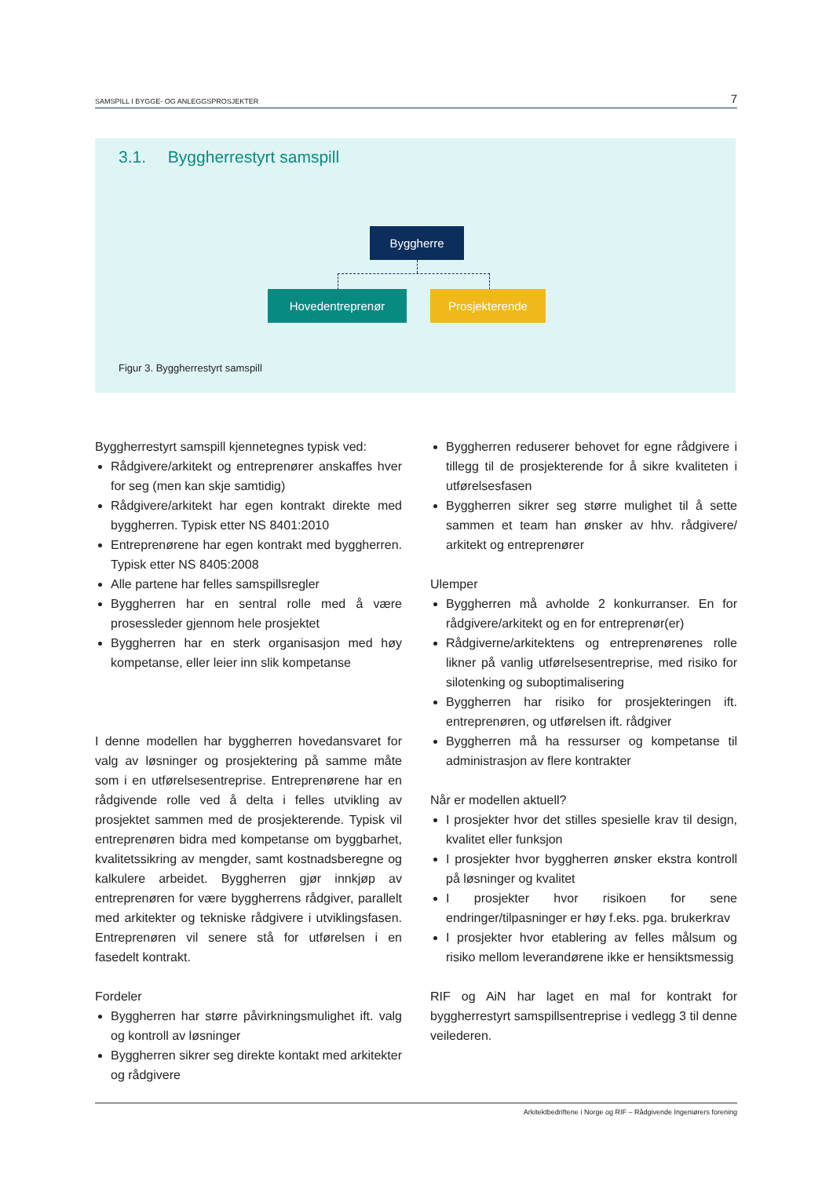SAMSPILL I BYGGE- OG ANLEGGSPROSJEKTER 7
3.1. Byggherrestyrt samspill
Byggherre
Hovedentreprenør Prosjekterende
Figur 3. Byggherrestyrt samspill
Byggherrestyrt samspill kjennetegnes typisk ved:
Rådgivere/arkitekt og entreprenører anskaffes hver for seg (men kan skje samtidig)
Rådgivere/arkitekt har egen kontrakt direkte med byggherren. Typisk etter NS 8401:2010
Entreprenørene har egen kontrakt med byggherren. Typisk etter NS 8405:2008
Alle partene har felles samspillsregler
Byggherren har en sentral rolle med å være prosessleder gjennom hele prosjektet
Byggherren har en sterk organisasjon med høy kompetanse, eller leier inn slik kompetanse
I denne modellen har byggherren hovedansvaret for valg av løsninger og prosjektering på samme måte som i en utførelsesentreprise. Entreprenørene har en rådgivende rolle ved å delta i felles utvikling av prosjektet sammen med de prosjekterende. Typisk vil entreprenøren bidra med kompetanse om byggbarhet, kvalitetssikring av mengder, samt kostnadsberegne og kalkulere arbeidet. Byggherren gjør innkjøp av entreprenøren for være byggherrens rådgiver, parallelt med arkitekter og tekniske rådgivere i utviklingsfasen. Entreprenøren vil senere stå for utførelsen i en fasedelt kontrakt.
Fordeler
Byggherren har større påvirkningsmulighet ift. valg og kontroll av løsninger
Byggherren sikrer seg direkte kontakt med arkitekter og rådgivere
Byggherren reduserer behovet for egne rådgivere i tillegg til de prosjekterende for å sikre kvaliteten i utførelsesfasen
Byggherren sikrer seg større mulighet til å sette sammen et team han ønsker av hhv. rådgivere/ arkitekt og entreprenører
Ulemper
Byggherren må avholde 2 konkurranser. En for rådgivere/arkitekt og en for entreprenør(er)
Rådgiverne/arkitektens og entreprenørenes rolle likner på vanlig utførelsesentreprise, med risiko for silotenking og suboptimalisering
Byggherren har risiko for prosjekteringen ift. entreprenøren, og utførelsen ift. rådgiver
Byggherren må ha ressurser og kompetanse til administrasjon av flere kontrakter
Når er modellen aktuell?
I prosjekter hvor det stilles spesielle krav til design, kvalitet eller funksjon
I prosjekter hvor byggherren ønsker ekstra kontroll på løsninger og kvalitet
I prosjekter hvor risikoen for sene endringer/tilpasninger er høy f.eks. pga. brukerkrav
I prosjekter hvor etablering av felles målsum og risiko mellom leverandørene ikke er hensiktsmessig
RIF og AiN har laget en mal for kontrakt for byggherrestyrt samspillsentreprise i vedlegg 3 til denne veilederen.
Arkitektbedriftene i Norge og RIF – Rådgivende Ingeniørers forening